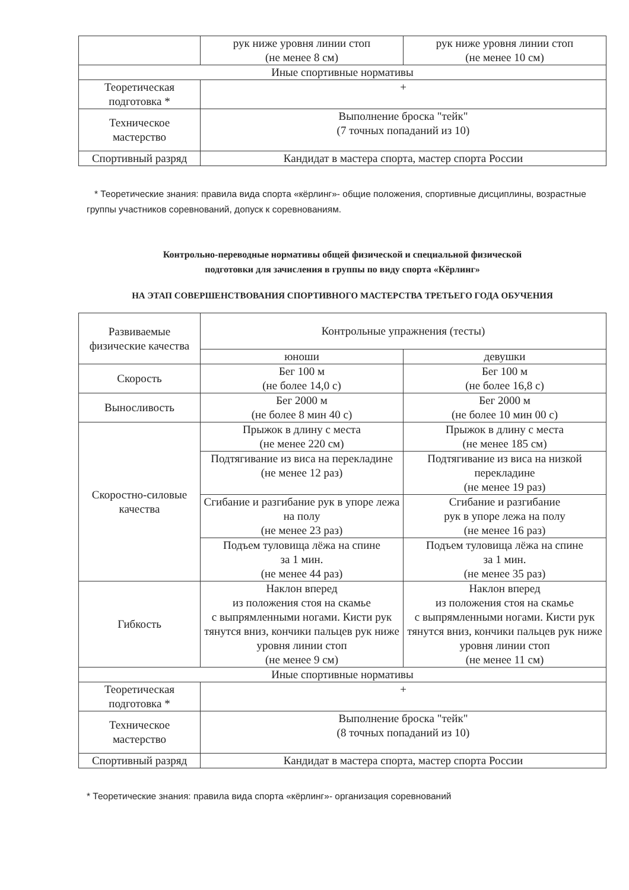| | рук ниже уровня линии стоп (не менее 8 см) | рук ниже уровня линии стоп (не менее 10 см) |
| Иные спортивные нормативы | | |
| Теоретическая подготовка * | + | |
| Техническое мастерство | Выполнение броска "тейк" (7 точных попаданий из 10) | |
| Спортивный разряд | Кандидат в мастера спорта, мастер спорта России | |
* Теоретические знания: правила вида спорта «кёрлинг»- общие положения, спортивные дисциплины, возрастные группы участников соревнований, допуск к соревнованиям.
Контрольно-переводные нормативы общей физической и специальной физической
подготовки для зачисления в группы по виду спорта «Кёрлинг»
НА ЭТАП СОВЕРШЕНСТВОВАНИЯ СПОРТИВНОГО МАСТЕРСТВА ТРЕТЬЕГО ГОДА ОБУЧЕНИЯ
| Развиваемые физические качества | Контрольные упражнения (тесты) | |
| --- | --- | --- |
| | юноши | девушки |
| Скорость | Бег 100 м (не более 14,0 с) | Бег 100 м (не более 16,8 с) |
| Выносливость | Бег 2000 м (не более 8 мин 40 с) | Бег 2000 м (не более 10 мин 00 с) |
| Скоростно-силовые качества | Прыжок в длину с места (не менее 220 см) | Прыжок в длину с места (не менее 185 см) |
| | Подтягивание из виса на перекладине (не менее 12 раз) | Подтягивание из виса на низкой перекладине (не менее 19 раз) |
| | Сгибание и разгибание рук в упоре лежа на полу (не менее 23 раз) | Сгибание и разгибание рук в упоре лежа на полу (не менее 16 раз) |
| | Подъем туловища лёжа на спине за 1 мин. (не менее 44 раз) | Подъем туловища лёжа на спине за 1 мин. (не менее 35 раз) |
| Гибкость | Наклон вперед из положения стоя на скамье с выпрямленными ногами. Кисти рук тянутся вниз, кончики пальцев рук ниже уровня линии стоп (не менее 9 см) | Наклон вперед из положения стоя на скамье с выпрямленными ногами. Кисти рук тянутся вниз, кончики пальцев рук ниже уровня линии стоп (не менее 11 см) |
| Иные спортивные нормативы | | |
| Теоретическая подготовка * | + | |
| Техническое мастерство | Выполнение броска "тейк" (8 точных попаданий из 10) | |
| Спортивный разряд | Кандидат в мастера спорта, мастер спорта России | |
* Теоретические знания: правила вида спорта «кёрлинг»- организация соревнований